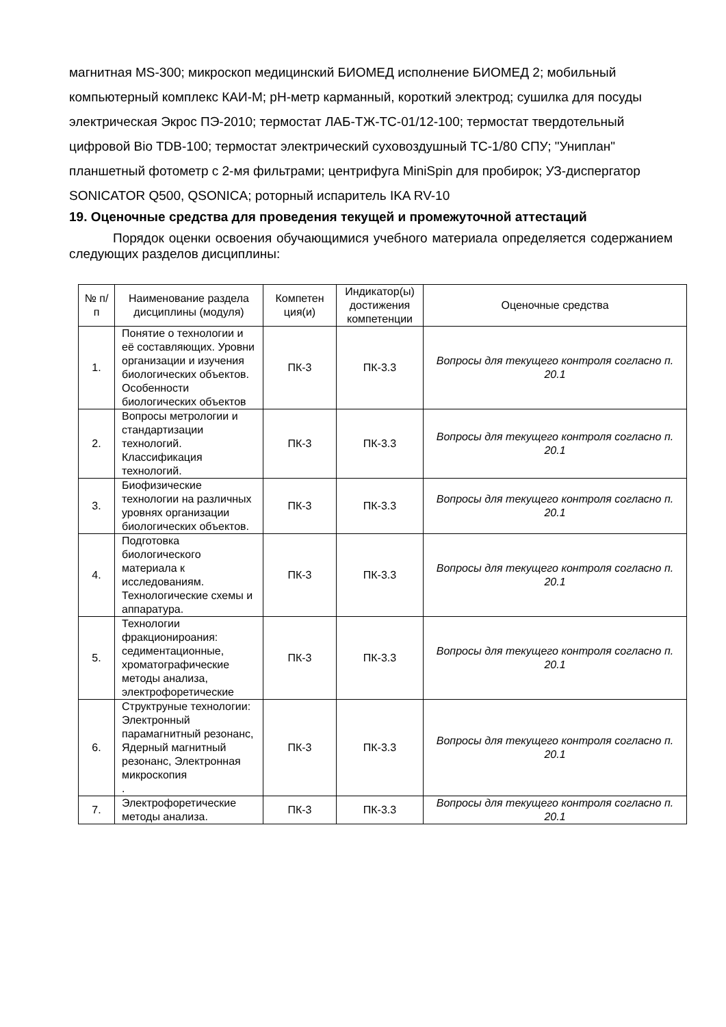магнитная MS-300; микроскоп медицинский БИОМЕД исполнение БИОМЕД 2; мобильный компьютерный комплекс КАИ-М; pH-метр карманный, короткий электрод; сушилка для посуды электрическая Экрос ПЭ-2010; термостат ЛАБ-ТЖ-ТС-01/12-100; термостат твердотельный цифровой Bio TDB-100; термостат электрический суховоздушный ТС-1/80 СПУ; "Униплан" планшетный фотометр с 2-мя фильтрами; центрифуга MiniSpin для пробирок; УЗ-диспергатор SONICATOR Q500, QSONICA; роторный испаритель IKA RV-10
19. Оценочные средства для проведения текущей и промежуточной аттестаций
Порядок оценки освоения обучающимися учебного материала определяется содержанием следующих разделов дисциплины:
| № п/п | Наименование раздела дисциплины (модуля) | Компетен ция(и) | Индикатор(ы) достижения компетенции | Оценочные средства |
| --- | --- | --- | --- | --- |
| 1. | Понятие о технологии и её составляющих. Уровни организации и изучения биологических объектов. Особенности биологических объектов | ПК-3 | ПК-3.3 | Вопросы для текущего контроля согласно п. 20.1 |
| 2. | Вопросы метрологии и стандартизации технологий. Классификация технологий. | ПК-3 | ПК-3.3 | Вопросы для текущего контроля согласно п. 20.1 |
| 3. | Биофизические технологии на различных уровнях организации биологических объектов. | ПК-3 | ПК-3.3 | Вопросы для текущего контроля согласно п. 20.1 |
| 4. | Подготовка биологического материала к исследованиям. Технологические схемы и аппаратура. | ПК-3 | ПК-3.3 | Вопросы для текущего контроля согласно п. 20.1 |
| 5. | Технологии фракционироания: седиментационные, хроматографические методы анализа, электрофоретические | ПК-3 | ПК-3.3 | Вопросы для текущего контроля согласно п. 20.1 |
| 6. | Структруные технологии: Электронный парамагнитный резонанс, Ядерный магнитный резонанс, Электронная микроскопия . | ПК-3 | ПК-3.3 | Вопросы для текущего контроля согласно п. 20.1 |
| 7. | Электрофоретические методы анализа. | ПК-3 | ПК-3.3 | Вопросы для текущего контроля согласно п. 20.1 |